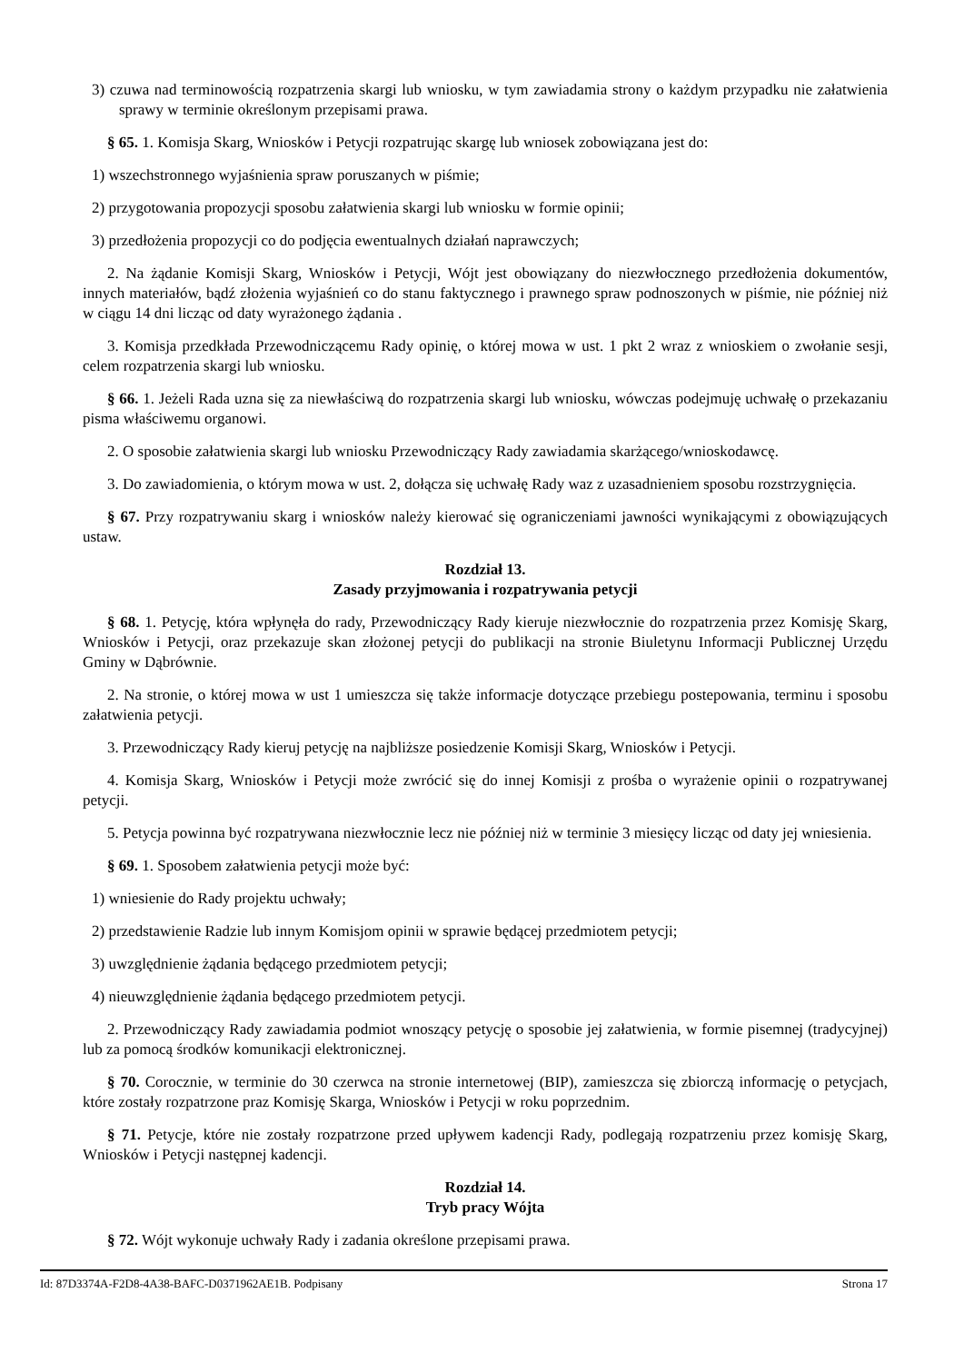3) czuwa nad terminowością rozpatrzenia skargi lub wniosku, w tym zawiadamia strony o każdym przypadku nie załatwienia sprawy w terminie określonym przepisami prawa.
§ 65. 1. Komisja Skarg, Wniosków i Petycji rozpatrując skargę lub wniosek zobowiązana jest do:
1) wszechstronnego wyjaśnienia spraw poruszanych w piśmie;
2) przygotowania propozycji sposobu załatwienia skargi lub wniosku w formie opinii;
3) przedłożenia propozycji co do podjęcia ewentualnych działań naprawczych;
2. Na żądanie Komisji Skarg, Wniosków i Petycji, Wójt jest obowiązany do niezwłocznego przedłożenia dokumentów, innych materiałów, bądź złożenia wyjaśnień co do stanu faktycznego i prawnego spraw podnoszonych w piśmie, nie później niż w ciągu 14 dni licząc od daty wyrażonego żądania .
3. Komisja przedkłada Przewodniczącemu Rady opinię, o której mowa w ust. 1 pkt 2 wraz z wnioskiem o zwołanie sesji, celem rozpatrzenia skargi lub wniosku.
§ 66. 1. Jeżeli Rada uzna się za niewłaściwą do rozpatrzenia skargi lub wniosku, wówczas podejmuję uchwałę o przekazaniu pisma właściwemu organowi.
2. O sposobie załatwienia skargi lub wniosku Przewodniczący Rady zawiadamia skarżącego/wnioskodawcę.
3. Do zawiadomienia, o którym mowa w ust. 2, dołącza się uchwałę Rady waz z uzasadnieniem sposobu rozstrzygnięcia.
§ 67. Przy rozpatrywaniu skarg i wniosków należy kierować się ograniczeniami jawności wynikającymi z obowiązujących ustaw.
Rozdział 13.
Zasady przyjmowania i rozpatrywania petycji
§ 68. 1. Petycję, która wpłynęła do rady, Przewodniczący Rady kieruje niezwłocznie do rozpatrzenia przez Komisję Skarg, Wniosków i Petycji, oraz przekazuje skan złożonej petycji do publikacji na stronie Biuletynu Informacji Publicznej Urzędu Gminy w Dąbrównie.
2. Na stronie, o której mowa w ust 1 umieszcza się także informacje dotyczące przebiegu postepowania, terminu i sposobu załatwienia petycji.
3. Przewodniczący Rady kieruj petycję na najbliższe posiedzenie Komisji Skarg, Wniosków i Petycji.
4. Komisja Skarg, Wniosków i Petycji może zwrócić się do innej Komisji z prośba o wyrażenie opinii o rozpatrywanej petycji.
5. Petycja powinna być rozpatrywana niezwłocznie lecz nie później niż w terminie 3 miesięcy licząc od daty jej wniesienia.
§ 69. 1. Sposobem załatwienia petycji może być:
1) wniesienie do Rady projektu uchwały;
2) przedstawienie Radzie lub innym Komisjom opinii w sprawie będącej przedmiotem petycji;
3) uwzględnienie żądania będącego przedmiotem petycji;
4) nieuwzględnienie żądania będącego przedmiotem petycji.
2. Przewodniczący Rady zawiadamia podmiot wnoszący petycję o sposobie jej załatwienia, w formie pisemnej (tradycyjnej) lub za pomocą środków komunikacji elektronicznej.
§ 70. Corocznie, w terminie do 30 czerwca na stronie internetowej (BIP), zamieszcza się zbiorczą informację o petycjach, które zostały rozpatrzone praz Komisję Skarga, Wniosków i Petycji w roku poprzednim.
§ 71. Petycje, które nie zostały rozpatrzone przed upływem kadencji Rady, podlegają rozpatrzeniu przez komisję Skarg, Wniosków i Petycji następnej kadencji.
Rozdział 14.
Tryb pracy Wójta
§ 72. Wójt wykonuje uchwały Rady i zadania określone przepisami prawa.
Id: 87D3374A-F2D8-4A38-BAFC-D0371962AE1B. Podpisany Strona 17